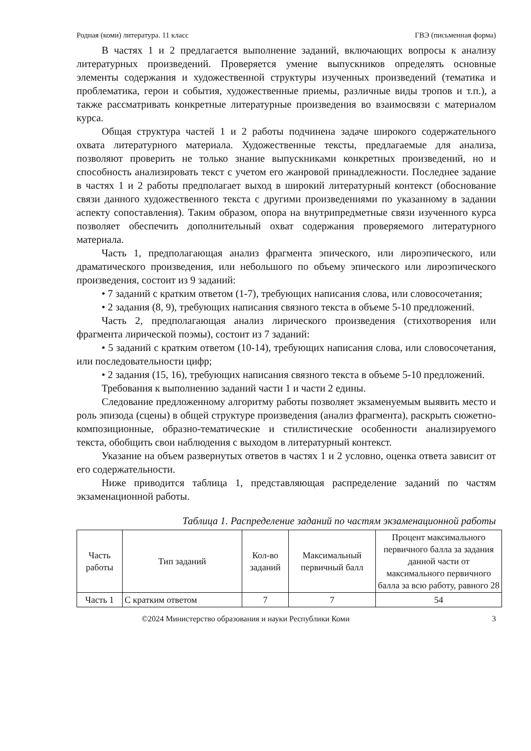Родная (коми) литература. 11 класс ГВЭ (письменная форма)
В частях 1 и 2 предлагается выполнение заданий, включающих вопросы к анализу литературных произведений. Проверяется умение выпускников определять основные элементы содержания и художественной структуры изученных произведений (тематика и проблематика, герои и события, художественные приемы, различные виды тропов и т.п.), а также рассматривать конкретные литературные произведения во взаимосвязи с материалом курса.
Общая структура частей 1 и 2 работы подчинена задаче широкого содержательного охвата литературного материала. Художественные тексты, предлагаемые для анализа, позволяют проверить не только знание выпускниками конкретных произведений, но и способность анализировать текст с учетом его жанровой принадлежности. Последнее задание в частях 1 и 2 работы предполагает выход в широкий литературный контекст (обоснование связи данного художественного текста с другими произведениями по указанному в задании аспекту сопоставления). Таким образом, опора на внутрипредметные связи изученного курса позволяет обеспечить дополнительный охват содержания проверяемого литературного материала.
Часть 1, предполагающая анализ фрагмента эпического, или лироэпического, или драматического произведения, или небольшого по объему эпического или лироэпического произведения, состоит из 9 заданий:
• 7 заданий с кратким ответом (1-7), требующих написания слова, или словосочетания;
• 2 задания (8, 9), требующих написания связного текста в объеме 5-10 предложений.
Часть 2, предполагающая анализ лирического произведения (стихотворения или фрагмента лирической поэмы), состоит из 7 заданий:
• 5 заданий с кратким ответом (10-14), требующих написания слова, или словосочетания, или последовательности цифр;
• 2 задания (15, 16), требующих написания связного текста в объеме 5-10 предложений.
Требования к выполнению заданий части 1 и части 2 едины.
Следование предложенному алгоритму работы позволяет экзаменуемым выявить место и роль эпизода (сцены) в общей структуре произведения (анализ фрагмента), раскрыть сюжетно-композиционные, образно-тематические и стилистические особенности анализируемого текста, обобщить свои наблюдения с выходом в литературный контекст.
Указание на объем развернутых ответов в частях 1 и 2 условно, оценка ответа зависит от его содержательности.
Ниже приводится таблица 1, представляющая распределение заданий по частям экзаменационной работы.
Таблица 1. Распределение заданий по частям экзаменационной работы
| Часть работы | Тип заданий | Кол-во заданий | Максимальный первичный балл | Процент максимального первичного балла за задания данной части от максимального первичного балла за всю работу, равного 28 |
| --- | --- | --- | --- | --- |
| Часть 1 | С кратким ответом | 7 | 7 | 54 |
©2024 Министерство образования и науки Республики Коми 3